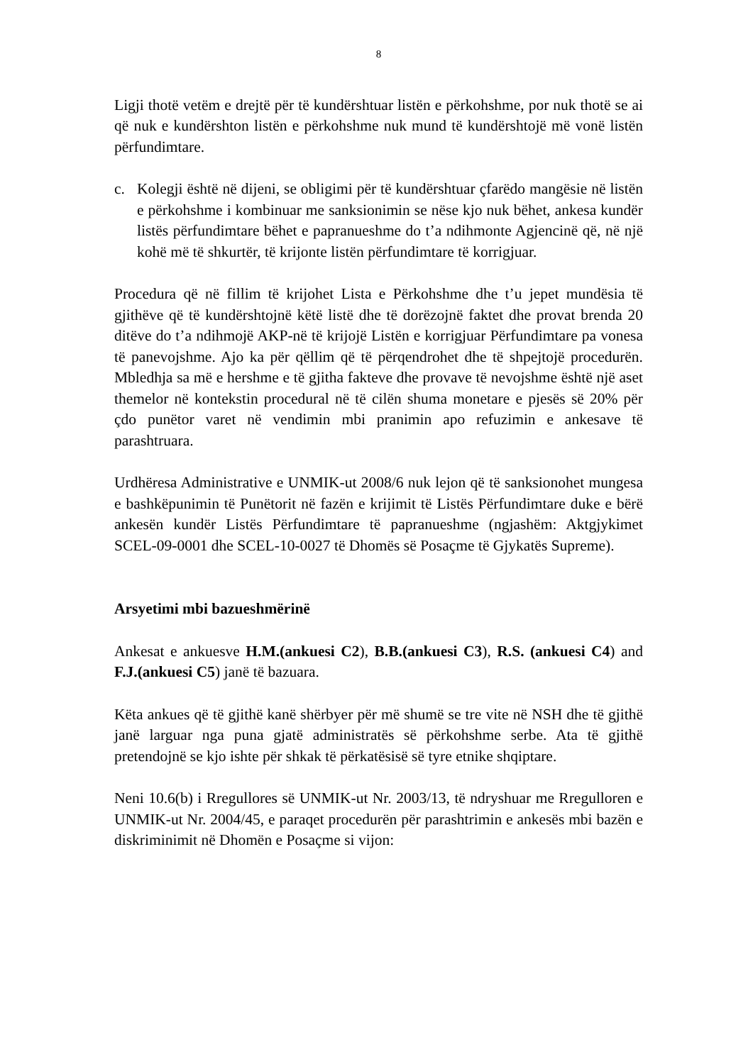8
Ligji thotë vetëm e drejtë për të kundërshtuar listën e përkohshme, por nuk thotë se ai që nuk e kundërshton listën e përkohshme nuk mund të kundërshtojë më vonë listën përfundimtare.
c. Kolegji është në dijeni, se obligimi për të kundërshtuar çfarëdo mangësie në listën e përkohshme i kombinuar me sanksionimin se nëse kjo nuk bëhet, ankesa kundër listës përfundimtare bëhet e papranueshme do t’a ndihmonte Agjencinë që, në një kohë më të shkurtër, të krijonte listën përfundimtare të korrigjuar.
Procedura që në fillim të krijohet Lista e Përkohshme dhe t’u jepet mundësia të gjithëve që të kundërshtojnë këtë listë dhe të dorëzojnë faktet dhe provat brenda 20 ditëve do t’a ndihmojë AKP-në të krijojë Listën e korrigjuar Përfundimtare pa vonesa të panevojshme. Ajo ka për qëllim që të përqendrohet dhe të shpejtojë procedurën. Mbledhja sa më e hershme e të gjitha fakteve dhe provave të nevojshme është një aset themelor në kontekstin procedural në të cilën shuma monetare e pjesës së 20% për çdo punëtor varet në vendimin mbi pranimin apo refuzimin e ankesave të parashtruara.
Urdhëresa Administrative e UNMIK-ut 2008/6 nuk lejon që të sanksionohet mungesa e bashkëpunimin të Punëtorit në fazën e krijimit të Listës Përfundimtare duke e bërë ankesën kundër Listës Përfundimtare të papranueshme (ngjashëm: Aktgjykimet SCEL-09-0001 dhe SCEL-10-0027 të Dhomës së Posaçme të Gjykatës Supreme).
Arsyetimi mbi bazueshmërinë
Ankesat e ankuesve H.M.(ankuesi C2), B.B.(ankuesi C3), R.S. (ankuesi C4) and F.J.(ankuesi C5) janë të bazuara.
Këta ankues që të gjithë kanë shërbyer për më shumë se tre vite në NSH dhe të gjithë janë larguar nga puna gjatë administratës së përkohshme serbe. Ata të gjithë pretendojnë se kjo ishte për shkak të përkatësisë së tyre etnike shqiptare.
Neni 10.6(b) i Rregullores së UNMIK-ut Nr. 2003/13, të ndryshuar me Rregulloren e UNMIK-ut Nr. 2004/45, e paraqet procedurën për parashtrimin e ankesës mbi bazën e diskriminimit në Dhomën e Posaçme si vijon: